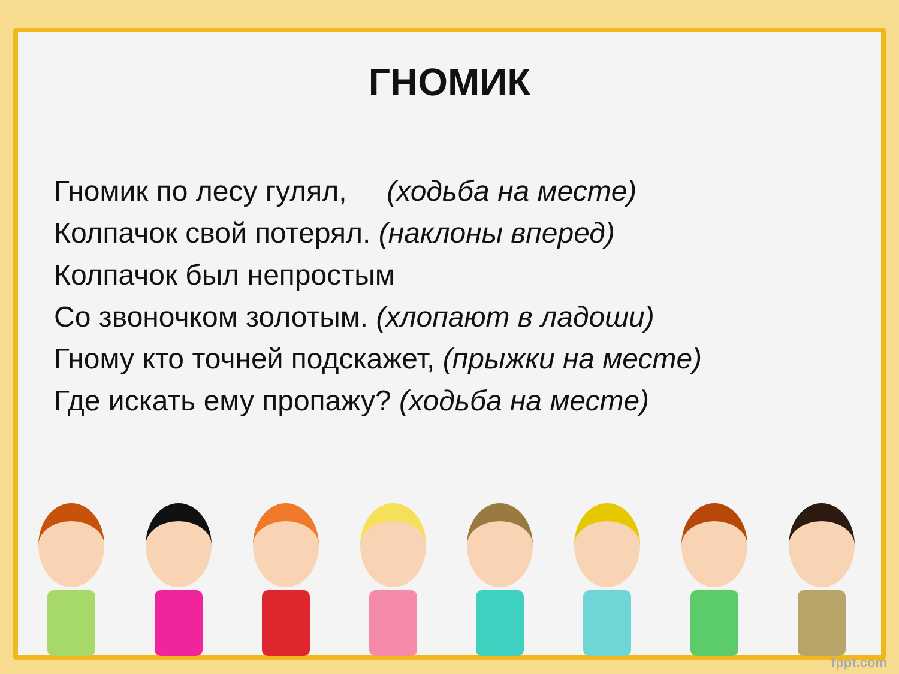ГНОМИК
Гномик по лесу гулял, (ходьба на месте)
Колпачок свой потерял. (наклоны вперед)
Колпачок был непростым
Со звоночком золотым. (хлопают в ладоши)
Гному кто точней подскажет, (прыжки на месте)
Где искать ему пропажу? (ходьба на месте)
fppt.com